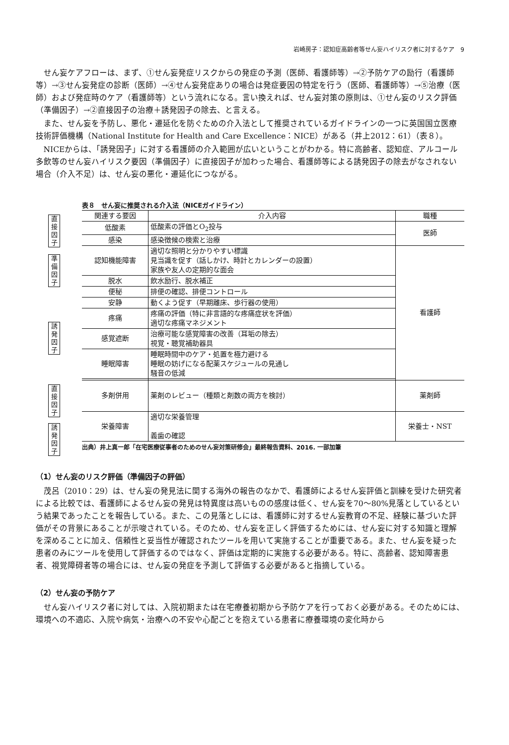岩崎房子：認知症高齢者等せん妄ハイリスク者に対するケア　9
せん妄ケアフローは、まず、①せん妄発症リスクからの発症の予測（医師、看護師等）→②予防ケアの励行（看護師等）→③せん妄発症の診断（医師）→④せん妄発症ありの場合は発症要因の特定を行う（医師、看護師等）→⑤治療（医師）および発症時のケア（看護師等）という流れになる。言い換えれば、せん妄対策の原則は、①せん妄のリスク評価（準備因子）→②直接因子の治療＋誘発因子の除去、と言える。
また、せん妄を予防し、悪化・遷延化を防ぐための介入法として推奨されているガイドラインの一つに英国国立医療技術評価機構（National Institute for Health and Care Excellence：NICE）がある（井上2012：61）（表８）。
NICEからは、「誘発因子」に対する看護師の介入範囲が広いということがわかる。特に高齢者、認知症、アルコール多飲等のせん妄ハイリスク要因（準備因子）に直接因子が加わった場合、看護師等による誘発因子の除去がなされない場合（介入不足）は、せん妄の悪化・遷延化につながる。
直接因子
準備因子
誘発因子
直接因子
誘発因子
表８ せん妄に推奨される介入法（NICEガイドライン）
| 関連する要因 | 介入内容 | 職種 |
| --- | --- | --- |
| 低酸素 | 低酸素の評価とO<sub>2</sub>投与 | 医師 |
| 感染 | 感染徴候の検索と治療 | |
| 認知機能障害 | 適切な照明と分かりやすい標識 見当識を促す（話しかけ、時計とカレンダーの設置） 家族や友人の定期的な面会 | 看護師 |
| 脱水 | 飲水励行、脱水補正 | |
| 便秘 | 排便の確認、排便コントロール | |
| 安静 | 動くよう促す（早期離床、歩行器の使用） | |
| 疼痛 | 疼痛の評価（特に非言語的な疼痛症状を評価） 適切な疼痛マネジメント | |
| 感覚遮断 | 治療可能な感覚障害の改善（耳垢の除去） 視覚・聴覚補助器具 | |
| 睡眠障害 | 睡眠時間中のケア・処置を極力避ける 睡眠の妨げになる配薬スケジュールの見通し 騒音の低減 | |
| 多剤併用 | 薬剤のレビュー（種類と剤数の両方を検討） | 薬剤師 |
| 栄養障害 | 適切な栄養管理 義歯の確認 | 栄養士・NST |
出典）井上真一郎「在宅医療従事者のためのせん妄対策研修会」最終報告資料、2016. 一部加筆
（1）せん妄のリスク評価（準備因子の評価）
茂呂（2010：29）は、せん妄の発見法に関する海外の報告のなかで、看護師によるせん妄評価と訓練を受けた研究者による比較では、看護師によるせん妄の発見は特異度は高いものの感度は低く、せん妄を70～80%見落としているという結果であったことを報告している。また、この見落としには、看護師に対するせん妄教育の不足、経験に基づいた評価がその背景にあることが示唆されている。そのため、せん妄を正しく評価するためには、せん妄に対する知識と理解を深めることに加え、信頼性と妥当性が確認されたツールを用いて実施することが重要である。また、せん妄を疑った患者のみにツールを使用して評価するのではなく、評価は定期的に実施する必要がある。特に、高齢者、認知障害患者、視覚障碍者等の場合には、せん妄の発症を予測して評価する必要があると指摘している。
（2）せん妄の予防ケア
せん妄ハイリスク者に対しては、入院初期または在宅療養初期から予防ケアを行っておく必要がある。そのためには、環境への不適応、入院や病気・治療への不安や心配ごとを抱えている患者に療養環境の変化時から